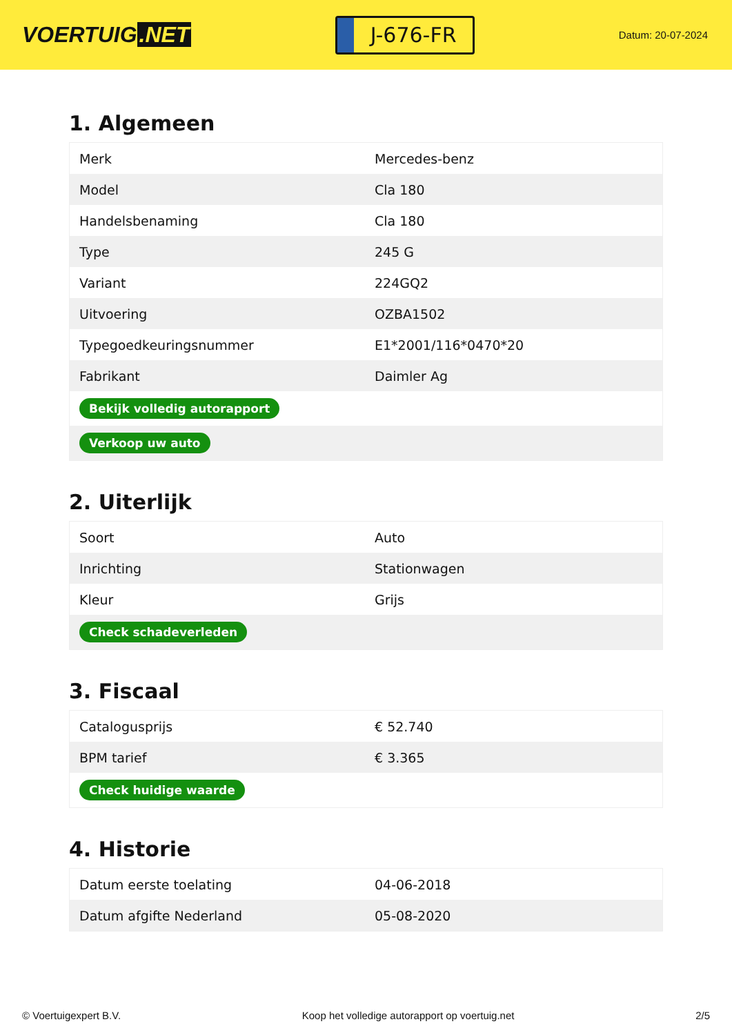VOERTUIG.NET
J-676-FR
Datum: 20-07-2024
1. Algemeen
| Merk | Mercedes-benz |
| Model | Cla 180 |
| Handelsbenaming | Cla 180 |
| Type | 245 G |
| Variant | 224GQ2 |
| Uitvoering | OZBA1502 |
| Typegoedkeuringsnummer | E1*2001/116*0470*20 |
| Fabrikant | Daimler Ag |
| Bekijk volledig autorapport | |
| Verkoop uw auto | |
2. Uiterlijk
| Soort | Auto |
| Inrichting | Stationwagen |
| Kleur | Grijs |
| Check schadeverleden | |
3. Fiscaal
| Catalogusprijs | € 52.740 |
| BPM tarief | € 3.365 |
| Check huidige waarde | |
4. Historie
| Datum eerste toelating | 04-06-2018 |
| Datum afgifte Nederland | 05-08-2020 |
© Voertuigexpert B.V. Koop het volledige autorapport op voertuig.net 2/5